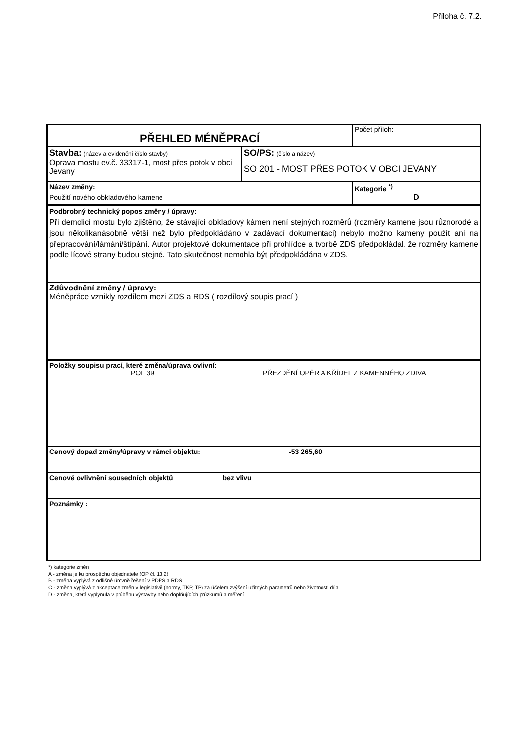Příloha č. 7.2.
| PŘEHLED MÉNĚPRACÍ | | Počet příloh: |
| Stavba: (název a evidenční číslo stavby) Oprava mostu ev.č. 33317-1, most přes potok v obci Jevany | SO/PS: (číslo a název) SO 201 - MOST PŘES POTOK V OBCI JEVANY | |
| Název změny: Použití nového obkladového kamene | | Kategorie <sup>*)</sup> D |
| Podbrobný technický popos změny / úpravy: Při demolici mostu bylo zjištěno, že stávající obkladový kámen není stejných rozměrů (rozměry kamene jsou různorodé a jsou několikanásobně větší než bylo předpokládáno v zadávací dokumentaci) nebylo možno kameny použít ani na přepracování/lámání/štípání. Autor projektové dokumentace při prohlídce a tvorbě ZDS předpokládal, že rozměry kamene podle lícové strany budou stejné. Tato skutečnost nemohla být předpokládána v ZDS. | | |
| Zdůvodnění změny / úpravy: Méněpráce vznikly rozdílem mezi ZDS a RDS ( rozdílový soupis prací ) | | |
| Položky soupisu prací, které změna/úprava ovlivní: POL 39 PŘEZDĚNÍ OPĚR A KŘÍDEL Z KAMENNÉHO ZDIVA | | |
| Cenový dopad změny/úpravy v rámci objektu: -53 265,60 | | |
| Cenové ovlivnění sousedních objektů bez vlivu | | |
| Poznámky : | | |
*) kategorie změn
A - změna je ku prospěchu objednatele (OP čl. 13.2)
B - změna vyplývá z odlišné úrovně řešení v PDPS a RDS
C - změna vyplývá z akceptace změn v legislativě (normy, TKP, TP) za účelem zvýšení užitných parametrů nebo životnosti díla
D - změna, která vyplynula v průběhu výstavby nebo doplňujících průzkumů a měření